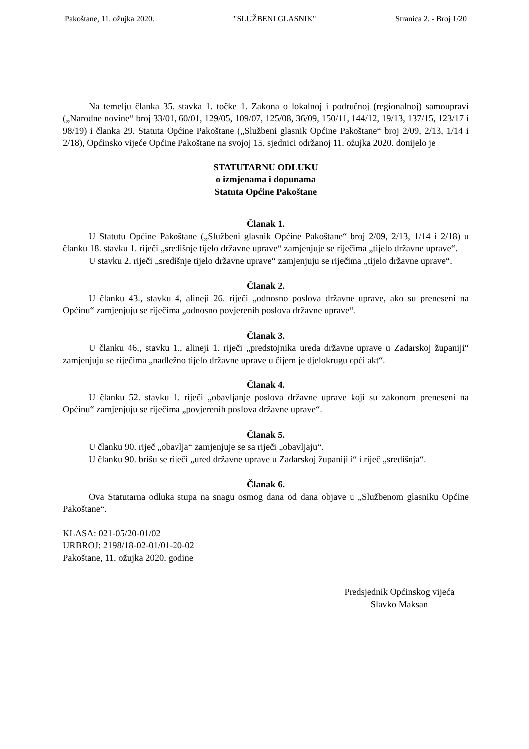Pakoštane, 11. ožujka 2020. "SLUŽBENI GLASNIK" Stranica 2. - Broj 1/20
Na temelju članka 35. stavka 1. točke 1. Zakona o lokalnoj i područnoj (regionalnoj) samoupravi („Narodne novine“ broj 33/01, 60/01, 129/05, 109/07, 125/08, 36/09, 150/11, 144/12, 19/13, 137/15, 123/17 i 98/19) i članka 29. Statuta Općine Pakoštane („Službeni glasnik Općine Pakoštane“ broj 2/09, 2/13, 1/14 i 2/18), Općinsko vijeće Općine Pakoštane na svojoj 15. sjednici održanoj 11. ožujka 2020. donijelo je
STATUTARNU ODLUKU
o izmjenama i dopunama
Statuta Općine Pakoštane
Članak 1.
U Statutu Općine Pakoštane („Službeni glasnik Općine Pakoštane“ broj 2/09, 2/13, 1/14 i 2/18) u članku 18. stavku 1. riječi „središnje tijelo državne uprave“ zamjenjuje se riječima „tijelo državne uprave“.
U stavku 2. riječi „središnje tijelo državne uprave“ zamjenjuju se riječima „tijelo državne uprave“.
Članak 2.
U članku 43., stavku 4, alineji 26. riječi „odnosno poslova državne uprave, ako su preneseni na Općinu“ zamjenjuju se riječima „odnosno povjerenih poslova državne uprave“.
Članak 3.
U članku 46., stavku 1., alineji 1. riječi „predstojnika ureda državne uprave u Zadarskoj županiji“ zamjenjuju se riječima „nadležno tijelo državne uprave u čijem je djelokrugu opći akt“.
Članak 4.
U članku 52. stavku 1. riječi „obavljanje poslova državne uprave koji su zakonom preneseni na Općinu“ zamjenjuju se riječima „povjerenih poslova državne uprave“.
Članak 5.
U članku 90. riječ „obavlja“ zamjenjuje se sa riječi „obavljaju“.
U članku 90. brišu se riječi „ured državne uprave u Zadarskoj županiji i“ i riječ „središnja“.
Članak 6.
Ova Statutarna odluka stupa na snagu osmog dana od dana objave u „Službenom glasniku Općine Pakoštane“.
KLASA: 021-05/20-01/02
URBROJ: 2198/18-02-01/01-20-02
Pakoštane, 11. ožujka 2020. godine
Predsjednik Općinskog vijeća
Slavko Maksan